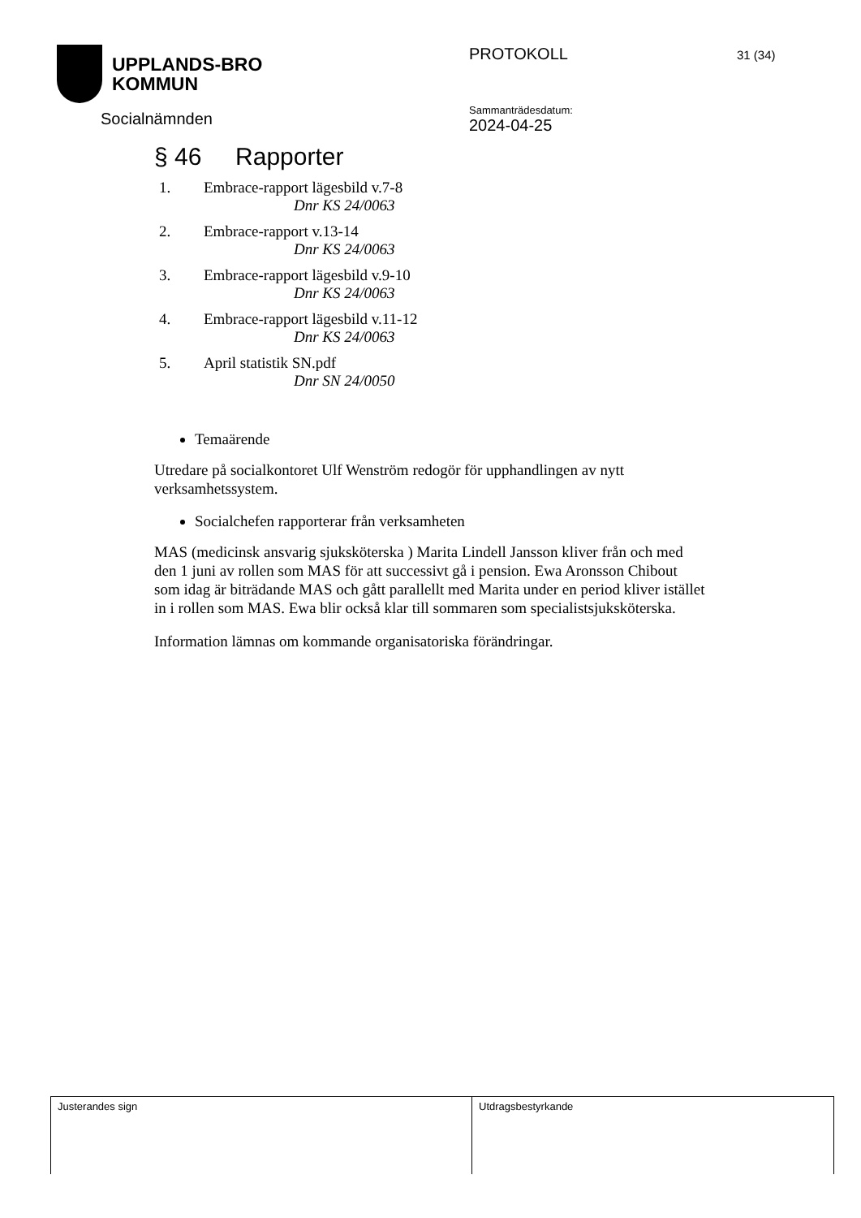UPPLANDS-BRO
KOMMUN
Socialnämnden
PROTOKOLL
Sammanträdesdatum:
2024-04-25
31 (34)
§ 46 Rapporter
1. Embrace-rapport lägesbild v.7-8
Dnr KS 24/0063
2. Embrace-rapport v.13-14
Dnr KS 24/0063
3. Embrace-rapport lägesbild v.9-10
Dnr KS 24/0063
4. Embrace-rapport lägesbild v.11-12
Dnr KS 24/0063
5. April statistik SN.pdf
Dnr SN 24/0050
Temaärende
Utredare på socialkontoret Ulf Wenström redogör för upphandlingen av nytt verksamhetssystem.
Socialchefen rapporterar från verksamheten
MAS (medicinsk ansvarig sjuksköterska ) Marita Lindell Jansson kliver från och med den 1 juni av rollen som MAS för att successivt gå i pension. Ewa Aronsson Chibout som idag är biträdande MAS och gått parallellt med Marita under en period kliver istället in i rollen som MAS. Ewa blir också klar till sommaren som specialistsjuksköterska.
Information lämnas om kommande organisatoriska förändringar.
Justerandes sign Utdragsbestyrkande